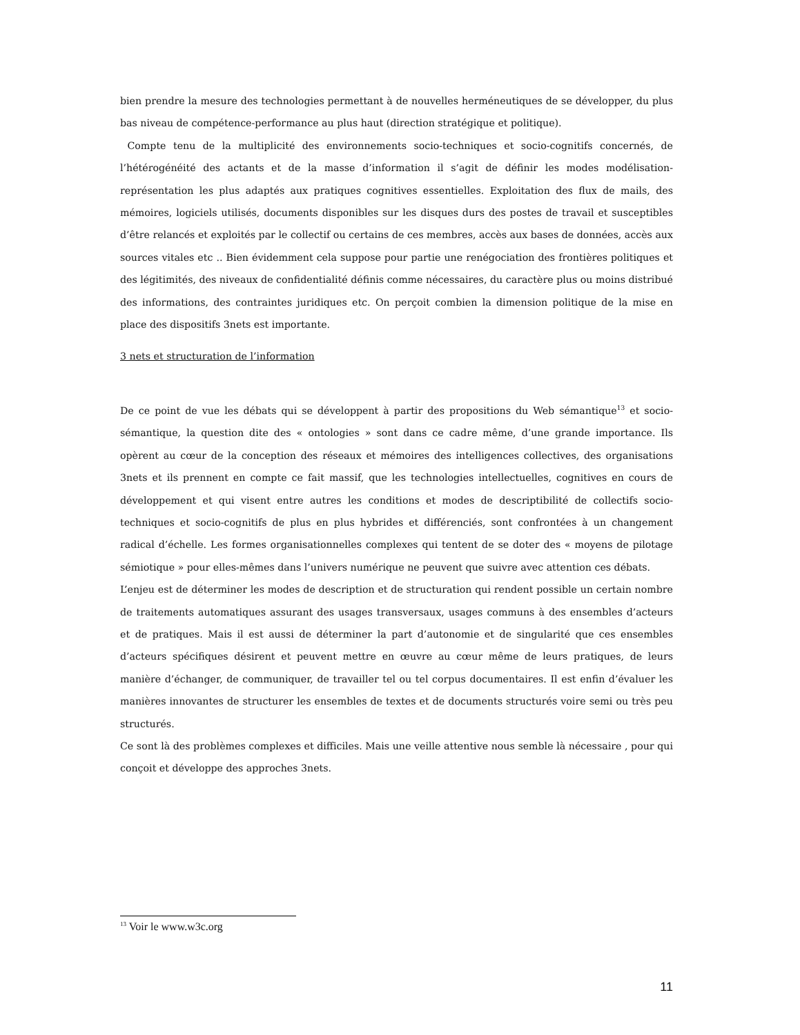bien prendre la mesure des technologies permettant à de nouvelles herméneutiques de se développer, du plus bas niveau de compétence-performance au plus haut (direction stratégique et politique).
Compte tenu de la multiplicité des environnements socio-techniques et socio-cognitifs concernés, de l’hétérogénéité des actants et de la masse d’information il s’agit de définir les modes modélisation-représentation les plus adaptés aux pratiques cognitives essentielles. Exploitation des flux de mails, des mémoires, logiciels utilisés, documents disponibles sur les disques durs des postes de travail et susceptibles d’être relancés et exploités par le collectif ou certains de ces membres, accès aux bases de données, accès aux sources vitales etc .. Bien évidemment cela suppose pour partie une renégociation des frontières politiques et des légitimités, des niveaux de confidentialité définis comme nécessaires, du caractère plus ou moins distribué des informations, des contraintes juridiques etc. On perçoit combien la dimension politique de la mise en place des dispositifs 3nets est importante.
3 nets et structuration de l’information
De ce point de vue les débats qui se développent à partir des propositions du Web sémantique<sup>13</sup> et socio-sémantique, la question dite des « ontologies » sont dans ce cadre même, d’une grande importance. Ils opèrent au cœur de la conception des réseaux et mémoires des intelligences collectives, des organisations 3nets et ils prennent en compte ce fait massif, que les technologies intellectuelles, cognitives en cours de développement et qui visent entre autres les conditions et modes de descriptibilité de collectifs socio-techniques et socio-cognitifs de plus en plus hybrides et différenciés, sont confrontées à un changement radical d’échelle. Les formes organisationnelles complexes qui tentent de se doter des « moyens de pilotage sémiotique » pour elles-mêmes dans l’univers numérique ne peuvent que suivre avec attention ces débats.
L’enjeu est de déterminer les modes de description et de structuration qui rendent possible un certain nombre de traitements automatiques assurant des usages transversaux, usages communs à des ensembles d’acteurs et de pratiques. Mais il est aussi de déterminer la part d’autonomie et de singularité que ces ensembles d’acteurs spécifiques désirent et peuvent mettre en œuvre au cœur même de leurs pratiques, de leurs manière d’échanger, de communiquer, de travailler tel ou tel corpus documentaires. Il est enfin d’évaluer les manières innovantes de structurer les ensembles de textes et de documents structurés voire semi ou très peu structurés.
Ce sont là des problèmes complexes et difficiles. Mais une veille attentive nous semble là nécessaire , pour qui conçoit et développe des approches 3nets.
<sup>13</sup> Voir le www.w3c.org
11